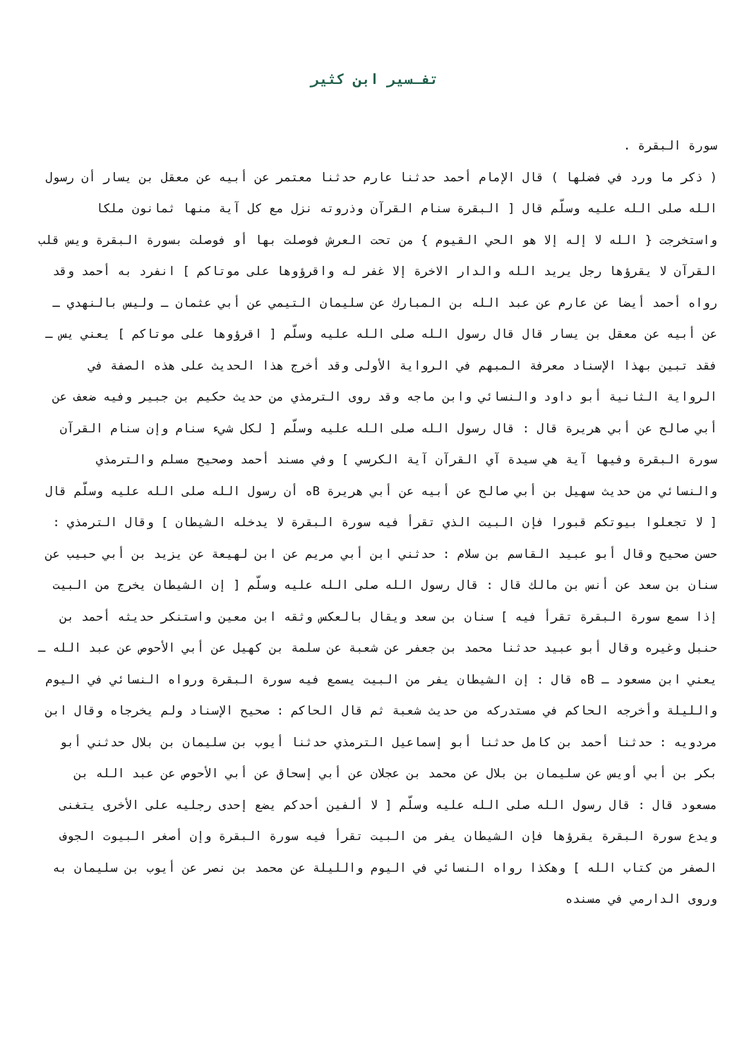تفـسير ابن كثير
سورة البقرة .
( ذكر ما ورد في فضلها ) قال الإمام أحمد حدثنا عارم حدثنا معتمر عن أبيه عن معقل بن يسار أن رسول الله صلى الله عليه وسلّم قال [ البقرة سنام القرآن وذروته نزل مع كل آية منها ثمانون ملكا واستخرجت { الله لا إله إلا هو الحي القيوم } من تحت العرش فوصلت بها أو فوصلت بسورة البقرة ويس قلب القرآن لا يقرؤها رجل يريد الله والدار الاخرة إلا غفر له واقرؤوها على موتاكم ] انفرد به أحمد وقد رواه أحمد أيضا عن عارم عن عبد الله بن المبارك عن سليمان التيمي عن أبي عثمان ـ وليس بالنهدي ـ عن أبيه عن معقل بن يسار قال قال رسول الله صلى الله عليه وسلّم [ اقرؤوها على موتاكم ] يعني يس ـ فقد تبين بهذا الإسناد معرفة المبهم في الرواية الأولى وقد أخرج هذا الحديث على هذه الصفة في الرواية الثانية أبو داود والنسائي وابن ماجه وقد روى الترمذي من حديث حكيم بن جبير وفيه ضعف عن أبي صالح عن أبي هريرة قال : قال رسول الله صلى الله عليه وسلّم [ لكل شيء سنام وإن سنام القرآن سورة البقرة وفيها آية هي سيدة آي القرآن آية الكرسي ] وفي مسند أحمد وصحيح مسلم والترمذي والنسائي من حديث سهيل بن أبي صالح عن أبيه عن أبي هريرة Bه أن رسول الله صلى الله عليه وسلّم قال [ لا تجعلوا بيوتكم قبورا فإن البيت الذي تقرأ فيه سورة البقرة لا يدخله الشيطان ] وقال الترمذي : حسن صحيح وقال أبو عبيد القاسم بن سلام : حدثني ابن أبي مريم عن ابن لهيعة عن يزيد بن أبي حبيب عن سنان بن سعد عن أنس بن مالك قال : قال رسول الله صلى الله عليه وسلّم [ إن الشيطان يخرج من البيت إذا سمع سورة البقرة تقرأ فيه ] سنان بن سعد ويقال بالعكس وثقه ابن معين واستنكر حديثه أحمد بن حنبل وغيره وقال أبو عبيد حدثنا محمد بن جعفر عن شعبة عن سلمة بن كهيل عن أبي الأحوص عن عبد الله ـ يعني ابن مسعود ـ Bه قال : إن الشيطان يفر من البيت يسمع فيه سورة البقرة ورواه النسائي في اليوم والليلة وأخرجه الحاكم في مستدركه من حديث شعبة ثم قال الحاكم : صحيح الإسناد ولم يخرجاه وقال ابن مردويه : حدثنا أحمد بن كامل حدثنا أبو إسماعيل الترمذي حدثنا أيوب بن سليمان بن بلال حدثني أبو بكر بن أبي أويس عن سليمان بن بلال عن محمد بن عجلان عن أبي إسحاق عن أبي الأحوص عن عبد الله بن مسعود قال : قال رسول الله صلى الله عليه وسلّم [ لا ألفين أحدكم يضع إحدى رجليه على الأخرى يتغنى ويدع سورة البقرة يقرؤها فإن الشيطان يفر من البيت تقرأ فيه سورة البقرة وإن أصغر البيوت الجوف الصفر من كتاب الله ] وهكذا رواه النسائي في اليوم والليلة عن محمد بن نصر عن أيوب بن سليمان به وروى الدارمي في مسنده